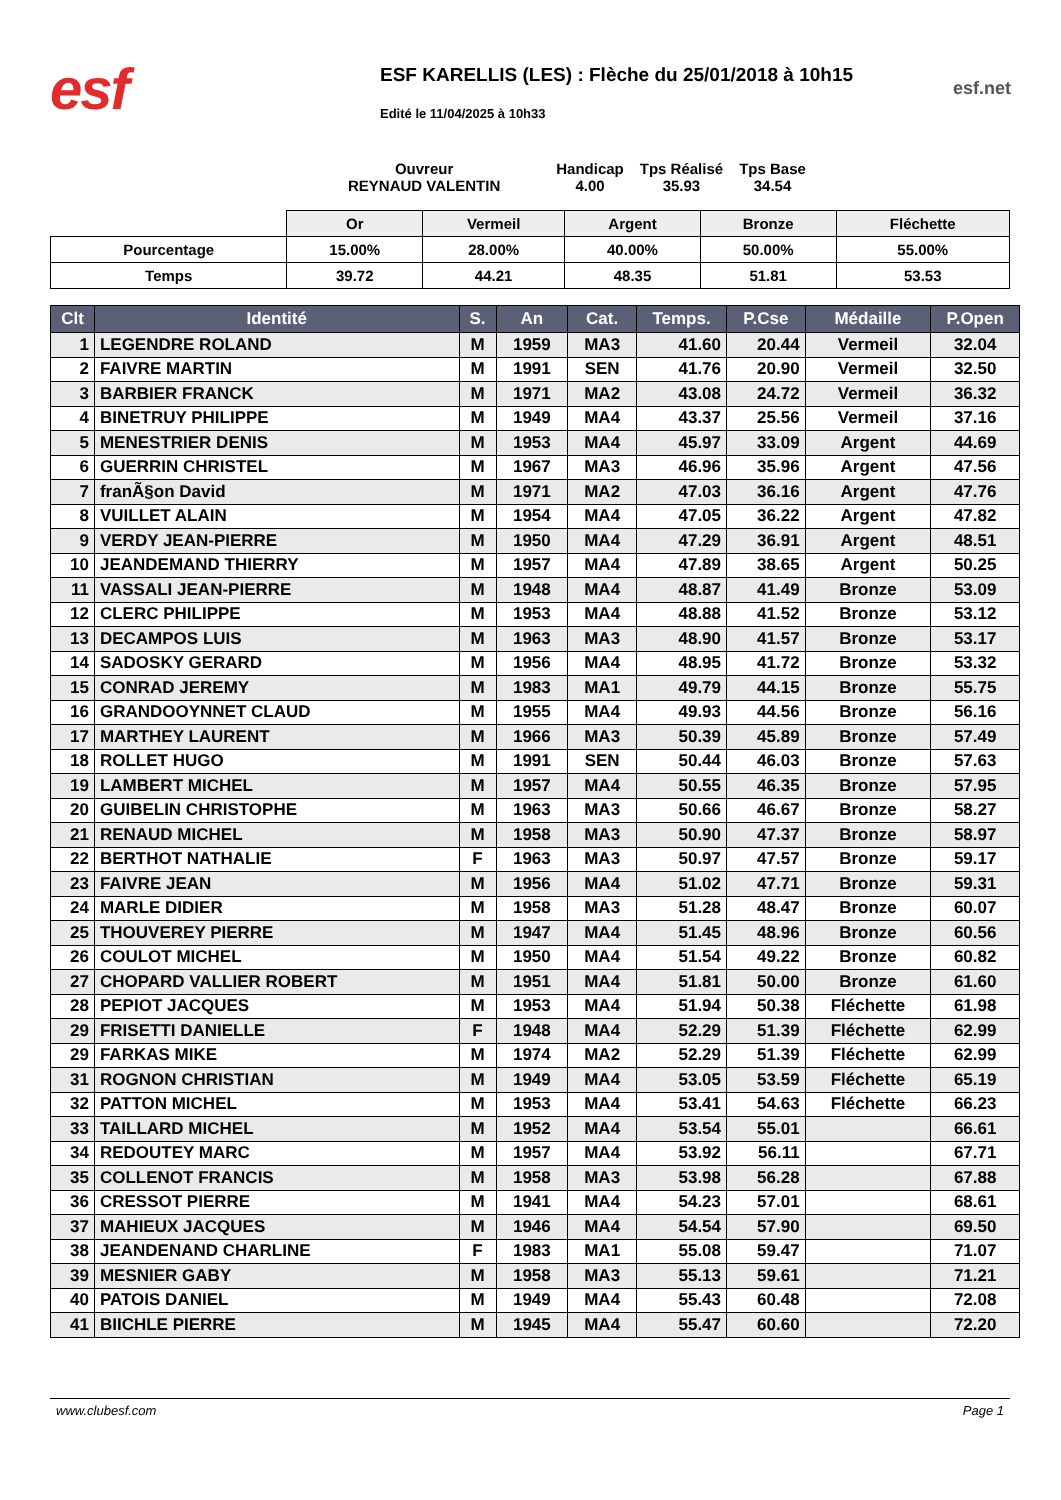esf
ESF KARELLIS (LES) : Flèche du 25/01/2018 à 10h15
Edité le 11/04/2025 à 10h33
esf.net
Ouvreur
REYNAUD VALENTIN
Handicap
4.00
Tps Réalisé
35.93
Tps Base
34.54
| | Or | Vermeil | Argent | Bronze | Fléchette |
| Pourcentage | 15.00% | 28.00% | 40.00% | 50.00% | 55.00% |
| Temps | 39.72 | 44.21 | 48.35 | 51.81 | 53.53 |
| Clt | Identité | S. | An | Cat. | Temps. | P.Cse | Médaille | P.Open |
| --- | --- | --- | --- | --- | --- | --- | --- | --- |
| 1 | LEGENDRE ROLAND | M | 1959 | MA3 | 41.60 | 20.44 | Vermeil | 32.04 |
| 2 | FAIVRE MARTIN | M | 1991 | SEN | 41.76 | 20.90 | Vermeil | 32.50 |
| 3 | BARBIER FRANCK | M | 1971 | MA2 | 43.08 | 24.72 | Vermeil | 36.32 |
| 4 | BINETRUY PHILIPPE | M | 1949 | MA4 | 43.37 | 25.56 | Vermeil | 37.16 |
| 5 | MENESTRIER DENIS | M | 1953 | MA4 | 45.97 | 33.09 | Argent | 44.69 |
| 6 | GUERRIN CHRISTEL | M | 1967 | MA3 | 46.96 | 35.96 | Argent | 47.56 |
| 7 | franÃ§on David | M | 1971 | MA2 | 47.03 | 36.16 | Argent | 47.76 |
| 8 | VUILLET ALAIN | M | 1954 | MA4 | 47.05 | 36.22 | Argent | 47.82 |
| 9 | VERDY JEAN-PIERRE | M | 1950 | MA4 | 47.29 | 36.91 | Argent | 48.51 |
| 10 | JEANDEMAND THIERRY | M | 1957 | MA4 | 47.89 | 38.65 | Argent | 50.25 |
| 11 | VASSALI JEAN-PIERRE | M | 1948 | MA4 | 48.87 | 41.49 | Bronze | 53.09 |
| 12 | CLERC PHILIPPE | M | 1953 | MA4 | 48.88 | 41.52 | Bronze | 53.12 |
| 13 | DECAMPOS LUIS | M | 1963 | MA3 | 48.90 | 41.57 | Bronze | 53.17 |
| 14 | SADOSKY GERARD | M | 1956 | MA4 | 48.95 | 41.72 | Bronze | 53.32 |
| 15 | CONRAD JEREMY | M | 1983 | MA1 | 49.79 | 44.15 | Bronze | 55.75 |
| 16 | GRANDOOYNNET CLAUD | M | 1955 | MA4 | 49.93 | 44.56 | Bronze | 56.16 |
| 17 | MARTHEY LAURENT | M | 1966 | MA3 | 50.39 | 45.89 | Bronze | 57.49 |
| 18 | ROLLET HUGO | M | 1991 | SEN | 50.44 | 46.03 | Bronze | 57.63 |
| 19 | LAMBERT MICHEL | M | 1957 | MA4 | 50.55 | 46.35 | Bronze | 57.95 |
| 20 | GUIBELIN CHRISTOPHE | M | 1963 | MA3 | 50.66 | 46.67 | Bronze | 58.27 |
| 21 | RENAUD MICHEL | M | 1958 | MA3 | 50.90 | 47.37 | Bronze | 58.97 |
| 22 | BERTHOT NATHALIE | F | 1963 | MA3 | 50.97 | 47.57 | Bronze | 59.17 |
| 23 | FAIVRE JEAN | M | 1956 | MA4 | 51.02 | 47.71 | Bronze | 59.31 |
| 24 | MARLE DIDIER | M | 1958 | MA3 | 51.28 | 48.47 | Bronze | 60.07 |
| 25 | THOUVEREY PIERRE | M | 1947 | MA4 | 51.45 | 48.96 | Bronze | 60.56 |
| 26 | COULOT MICHEL | M | 1950 | MA4 | 51.54 | 49.22 | Bronze | 60.82 |
| 27 | CHOPARD VALLIER ROBERT | M | 1951 | MA4 | 51.81 | 50.00 | Bronze | 61.60 |
| 28 | PEPIOT JACQUES | M | 1953 | MA4 | 51.94 | 50.38 | Fléchette | 61.98 |
| 29 | FRISETTI DANIELLE | F | 1948 | MA4 | 52.29 | 51.39 | Fléchette | 62.99 |
| 29 | FARKAS MIKE | M | 1974 | MA2 | 52.29 | 51.39 | Fléchette | 62.99 |
| 31 | ROGNON CHRISTIAN | M | 1949 | MA4 | 53.05 | 53.59 | Fléchette | 65.19 |
| 32 | PATTON MICHEL | M | 1953 | MA4 | 53.41 | 54.63 | Fléchette | 66.23 |
| 33 | TAILLARD MICHEL | M | 1952 | MA4 | 53.54 | 55.01 | | 66.61 |
| 34 | REDOUTEY MARC | M | 1957 | MA4 | 53.92 | 56.11 | | 67.71 |
| 35 | COLLENOT FRANCIS | M | 1958 | MA3 | 53.98 | 56.28 | | 67.88 |
| 36 | CRESSOT PIERRE | M | 1941 | MA4 | 54.23 | 57.01 | | 68.61 |
| 37 | MAHIEUX JACQUES | M | 1946 | MA4 | 54.54 | 57.90 | | 69.50 |
| 38 | JEANDENAND CHARLINE | F | 1983 | MA1 | 55.08 | 59.47 | | 71.07 |
| 39 | MESNIER GABY | M | 1958 | MA3 | 55.13 | 59.61 | | 71.21 |
| 40 | PATOIS DANIEL | M | 1949 | MA4 | 55.43 | 60.48 | | 72.08 |
| 41 | BIICHLE PIERRE | M | 1945 | MA4 | 55.47 | 60.60 | | 72.20 |
www.clubesf.com Page 1